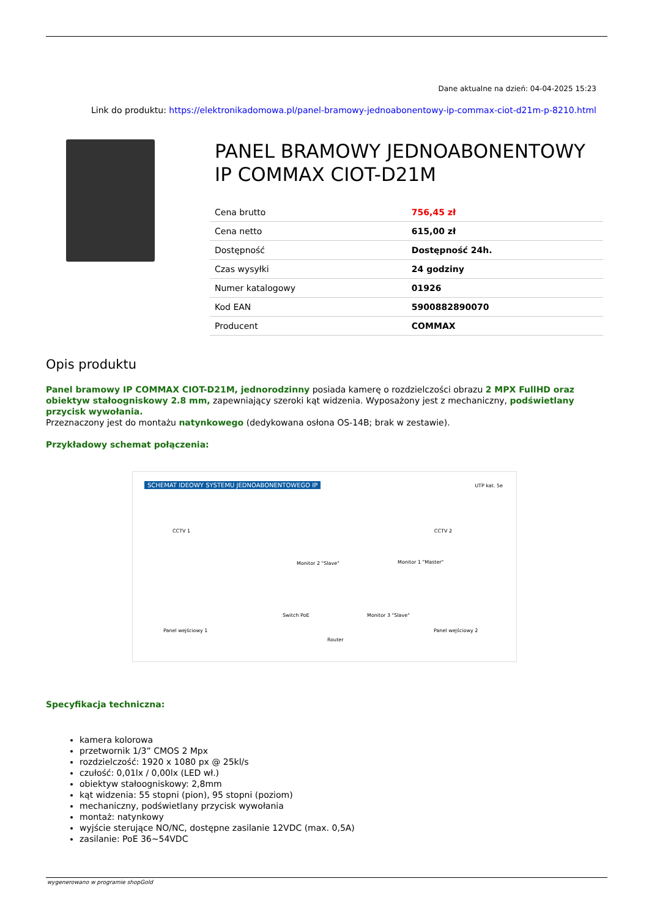Dane aktualne na dzień: 04-04-2025 15:23
Link do produktu: https://elektronikadomowa.pl/panel-bramowy-jednoabonentowy-ip-commax-ciot-d21m-p-8210.html
PANEL BRAMOWY JEDNOABONENTOWY IP COMMAX CIOT-D21M
| Cena brutto | 756,45 zł |
| Cena netto | 615,00 zł |
| Dostępność | Dostępność 24h. |
| Czas wysyłki | 24 godziny |
| Numer katalogowy | 01926 |
| Kod EAN | 5900882890070 |
| Producent | COMMAX |
Opis produktu
Panel bramowy IP COMMAX CIOT-D21M, jednorodzinny posiada kamerę o rozdzielczości obrazu 2 MPX FullHD oraz obiektyw stałoogniskowy 2.8 mm, zapewniający szeroki kąt widzenia. Wyposażony jest z mechaniczny, podświetlany przycisk wywołania.
Przeznaczony jest do montażu natynkowego (dedykowana osłona OS-14B; brak w zestawie).
Przykładowy schemat połączenia:
SCHEMAT IDEOWY SYSTEMU JEDNOABONENTOWEGO IP
UTP kat. 5e
CCTV 1 CCTV 2
Monitor 2 "Slave" Monitor 1 "Master"
Switch PoE Monitor 3 "Slave"
Panel wejściowy 1 Panel wejściowy 2
Router
Specyfikacja techniczna:
kamera kolorowa
przetwornik 1/3” CMOS 2 Mpx
rozdzielczość: 1920 x 1080 px @ 25kl/s
czułość: 0,01lx / 0,00lx (LED wł.)
obiektyw stałoogniskowy: 2,8mm
kąt widzenia: 55 stopni (pion), 95 stopni (poziom)
mechaniczny, podświetlany przycisk wywołania
montaż: natynkowy
wyjście sterujące NO/NC, dostępne zasilanie 12VDC (max. 0,5A)
zasilanie: PoE 36~54VDC
wygenerowano w programie shopGold